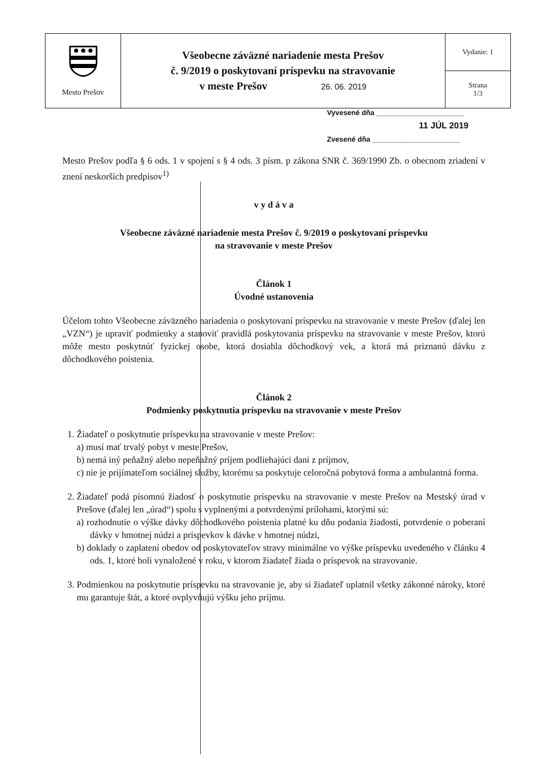| Mesto Prešov | Všeobecne záväzné nariadenie mesta Prešov č. 9/2019 o poskytovaní príspevku na stravovanie v meste Prešov 26. 06. 2019 | Vydanie: 1 |
| | | Strana 1/3 |
Vyvesené dňa ______________________
11 JÚL 2019
Zvesené dňa ______________________
Mesto Prešov podľa § 6 ods. 1 v spojení s § 4 ods. 3 písm. p zákona SNR č. 369/1990 Zb. o obecnom zriadení v znení neskorších predpisov<sup>1)</sup>
v y d á v a
Všeobecne záväzné nariadenie mesta Prešov č. 9/2019 o poskytovaní príspevku
na stravovanie v meste Prešov
Článok 1
Úvodné ustanovenia
Účelom tohto Všeobecne záväzného nariadenia o poskytovaní príspevku na stravovanie v meste Prešov (ďalej len „VZN“) je upraviť podmienky a stanoviť pravidlá poskytovania príspevku na stravovanie v meste Prešov, ktorú môže mesto poskytnúť fyzickej osobe, ktorá dosiahla dôchodkový vek, a ktorá má priznanú dávku z dôchodkového poistenia.
Článok 2
Podmienky poskytnutia príspevku na stravovanie v meste Prešov
1. Žiadateľ o poskytnutie príspevku na stravovanie v meste Prešov:
a) musí mať trvalý pobyt v meste Prešov,
b) nemá iný peňažný alebo nepeňažný príjem podliehajúci dani z príjmov,
c) nie je prijímateľom sociálnej služby, ktorému sa poskytuje celoročná pobytová forma a ambulantná forma.
2. Žiadateľ podá písomnú žiadosť o poskytnutie príspevku na stravovanie v meste Prešov na Mestský úrad v Prešove (ďalej len „úrad“) spolu s vyplnenými a potvrdenými prílohami, ktorými sú:
a) rozhodnutie o výške dávky dôchodkového poistenia platné ku dňu podania žiadosti, potvrdenie o poberaní dávky v hmotnej núdzi a príspevkov k dávke v hmotnej núdzi,
b) doklady o zaplatení obedov od poskytovateľov stravy minimálne vo výške príspevku uvedeného v článku 4 ods. 1, ktoré boli vynaložené v roku, v ktorom žiadateľ žiada o príspevok na stravovanie.
3. Podmienkou na poskytnutie príspevku na stravovanie je, aby si žiadateľ uplatnil všetky zákonné nároky, ktoré mu garantuje štát, a ktoré ovplyvňujú výšku jeho príjmu.